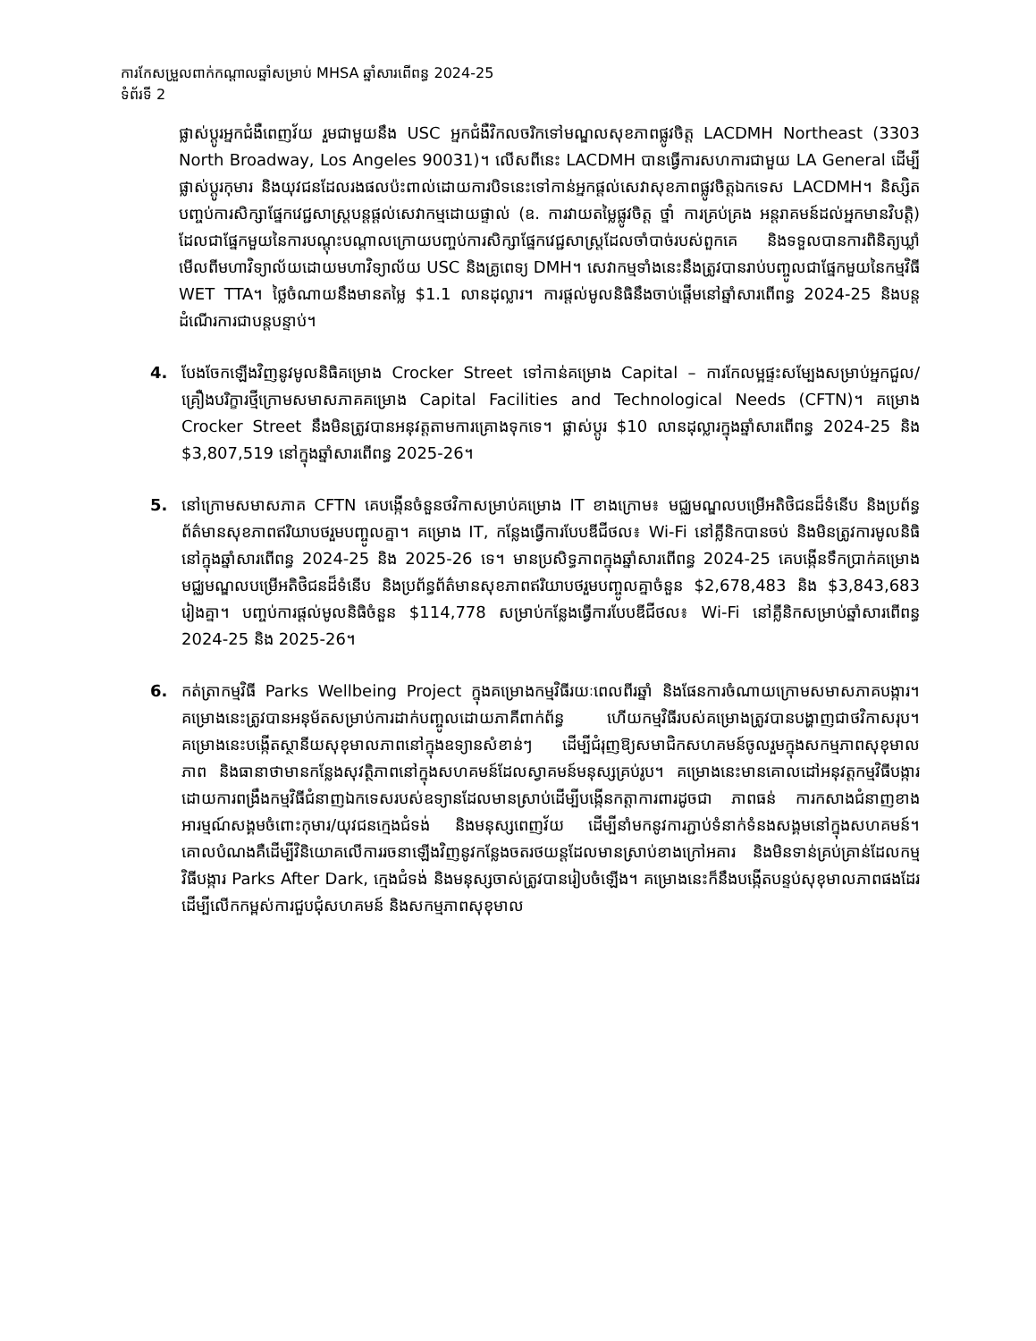ការកែសម្រួលពាក់កណ្តាលឆ្នាំសម្រាប់ MHSA ឆ្នាំសារពើពន្ធ 2024-25
ទំព័រទី 2
ផ្លាស់ប្តូរអ្នកជំងឺពេញវ័យ រួមជាមួយនឹង USC អ្នកជំងឺវិកលចរិកទៅមណ្ឌលសុខភាពផ្លូវចិត្ត LACDMH Northeast (3303 North Broadway, Los Angeles 90031)។ លើសពីនេះ LACDMH បានធ្វើការសហការជាមួយ LA General ដើម្បីផ្លាស់ប្តូរកុមារ និងយុវជនដែលរងផលប៉ះពាល់ដោយការបិទនេះទៅកាន់អ្នកផ្តល់សេវាសុខភាពផ្លូវចិត្តឯកទេស LACDMH។ និស្សិតបញ្ចប់ការសិក្សាផ្នែកវេជ្ជសាស្ត្របន្តផ្តល់សេវាកម្មដោយផ្ទាល់ (ឧ. ការវាយតម្លៃផ្លូវចិត្ត ថ្នាំ ការគ្រប់គ្រង អន្តរាគមន៍ដល់អ្នកមានវិបត្តិ) ដែលជាផ្នែកមួយនៃការបណ្តុះបណ្តាលក្រោយបញ្ចប់ការសិក្សាផ្នែកវេជ្ជសាស្ត្រដែលចាំបាច់របស់ពួកគេ និងទទួលបានការពិនិត្យឃ្លាំមើលពីមហាវិទ្យាល័យដោយមហាវិទ្យាល័យ USC និងគ្រូពេទ្យ DMH។ សេវាកម្មទាំងនេះនឹងត្រូវបានរាប់បញ្ចូលជាផ្នែកមួយនៃកម្មវិធី WET TTA។ ថ្លៃចំណាយនឹងមានតម្លៃ $1.1 លានដុល្លារ។ ការផ្តល់មូលនិធិនឹងចាប់ផ្តើមនៅឆ្នាំសារពើពន្ធ 2024-25 និងបន្តដំណើរការជាបន្តបន្ទាប់។
4. បែងចែកឡើងវិញនូវមូលនិធិគម្រោង Crocker Street ទៅកាន់គម្រោង Capital – ការកែលម្អផ្ទះសម្បែងសម្រាប់អ្នកជួល/គ្រឿងបរិក្ខារថ្មីក្រោមសមាសភាគគម្រោង Capital Facilities and Technological Needs (CFTN)។ គម្រោង Crocker Street នឹងមិនត្រូវបានអនុវត្តតាមការគ្រោងទុកទេ។ ផ្លាស់ប្តូរ $10 លានដុល្លារក្នុងឆ្នាំសារពើពន្ធ 2024-25 និង $3,807,519 នៅក្នុងឆ្នាំសារពើពន្ធ 2025-26។
5. នៅក្រោមសមាសភាគ CFTN គេបង្កើនចំនួនថវិកាសម្រាប់គម្រោង IT ខាងក្រោម៖ មជ្ឈមណ្ឌលបម្រើអតិថិជនដ៏ទំនើប និងប្រព័ន្ធព័ត៌មានសុខភាពឥរិយាបថរួមបញ្ចូលគ្នា។ គម្រោង IT, កន្លែងធ្វើការបែបឌីជីថល៖ Wi-Fi នៅគ្លីនិកបានចប់ និងមិនត្រូវការមូលនិធិនៅក្នុងឆ្នាំសារពើពន្ធ 2024-25 និង 2025-26 ទេ។ មានប្រសិទ្ធភាពក្នុងឆ្នាំសារពើពន្ធ 2024-25 គេបង្កើនទឹកប្រាក់គម្រោងមជ្ឈមណ្ឌលបម្រើអតិថិជនដ៏ទំនើប និងប្រព័ន្ធព័ត៌មានសុខភាពឥរិយាបថរួមបញ្ចូលគ្នាចំនួន $2,678,483 និង $3,843,683 រៀងគ្នា។ បញ្ចប់ការផ្តល់មូលនិធិចំនួន $114,778 សម្រាប់កន្លែងធ្វើការបែបឌីជីថល៖ Wi-Fi នៅគ្លីនិកសម្រាប់ឆ្នាំសារពើពន្ធ 2024-25 និង 2025-26។
6. កត់ត្រាកម្មវិធី Parks Wellbeing Project ក្នុងគម្រោងកម្មវិធីរយៈពេលពីរឆ្នាំ និងផែនការចំណាយក្រោមសមាសភាគបង្ការ។ គម្រោងនេះត្រូវបានអនុម័តសម្រាប់ការដាក់បញ្ចូលដោយភាគីពាក់ព័ន្ធ ហើយកម្មវិធីរបស់គម្រោងត្រូវបានបង្ហាញជាថវិកាសរុប។ គម្រោងនេះបង្កើតស្ថានីយសុខុមាលភាពនៅក្នុងឧទ្យានសំខាន់ៗ ដើម្បីជំរុញឱ្យសមាជិកសហគមន៍ចូលរួមក្នុងសកម្មភាពសុខុមាលភាព និងធានាថាមានកន្លែងសុវត្ថិភាពនៅក្នុងសហគមន៍ដែលស្វាគមន៍មនុស្សគ្រប់រូប។ គម្រោងនេះមានគោលដៅអនុវត្តកម្មវិធីបង្ការដោយការពង្រឹងកម្មវិធីជំនាញឯកទេសរបស់ឧទ្យានដែលមានស្រាប់ដើម្បីបង្កើនកត្តាការពារដូចជា ភាពធន់ ការកសាងជំនាញខាងអារម្មណ៍សង្គមចំពោះកុមារ/យុវជនក្មេងជំទង់ និងមនុស្សពេញវ័យ ដើម្បីនាំមកនូវការភ្ជាប់ទំនាក់ទំនងសង្គមនៅក្នុងសហគមន៍។ គោលបំណងគឺដើម្បីវិនិយោគលើការរចនាឡើងវិញនូវកន្លែងចតរថយន្តដែលមានស្រាប់ខាងក្រៅអគារ និងមិនទាន់គ្រប់គ្រាន់ដែលកម្មវិធីបង្ការ Parks After Dark, ក្មេងជំទង់ និងមនុស្សចាស់ត្រូវបានរៀបចំឡើង។ គម្រោងនេះក៏នឹងបង្កើតបន្ទប់សុខុមាលភាពផងដែរ ដើម្បីលើកកម្ពស់ការជួបជុំសហគមន៍ និងសកម្មភាពសុខុមាល